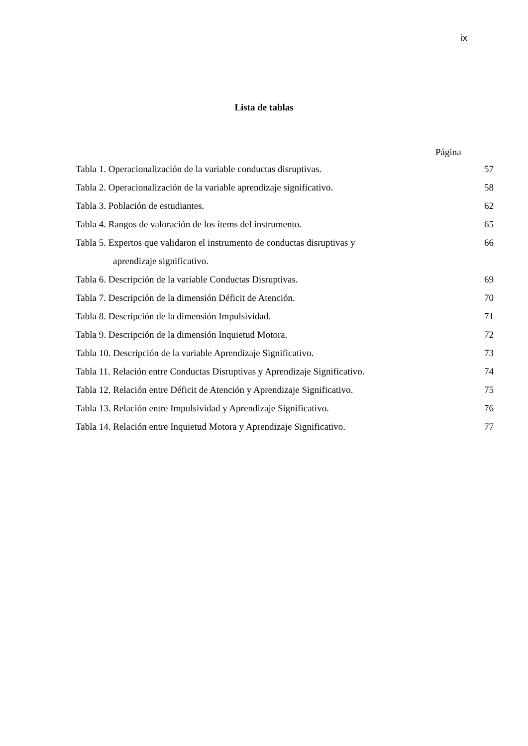ix
Lista de tablas
Página
| Tabla 1. Operacionalización de la variable conductas disruptivas. | 57 |
| Tabla 2. Operacionalización de la variable aprendizaje significativo. | 58 |
| Tabla 3. Población de estudiantes. | 62 |
| Tabla 4. Rangos de valoración de los ítems del instrumento. | 65 |
| Tabla 5. Expertos que validaron el instrumento de conductas disruptivas y aprendizaje significativo. | 66 |
| Tabla 6. Descripción de la variable Conductas Disruptivas. | 69 |
| Tabla 7. Descripción de la dimensión Déficit de Atención. | 70 |
| Tabla 8. Descripción de la dimensión Impulsividad. | 71 |
| Tabla 9. Descripción de la dimensión Inquietud Motora. | 72 |
| Tabla 10. Descripción de la variable Aprendizaje Significativo. | 73 |
| Tabla 11. Relación entre Conductas Disruptivas y Aprendizaje Significativo. | 74 |
| Tabla 12. Relación entre Déficit de Atención y Aprendizaje Significativo. | 75 |
| Tabla 13. Relación entre Impulsividad y Aprendizaje Significativo. | 76 |
| Tabla 14. Relación entre Inquietud Motora y Aprendizaje Significativo. | 77 |